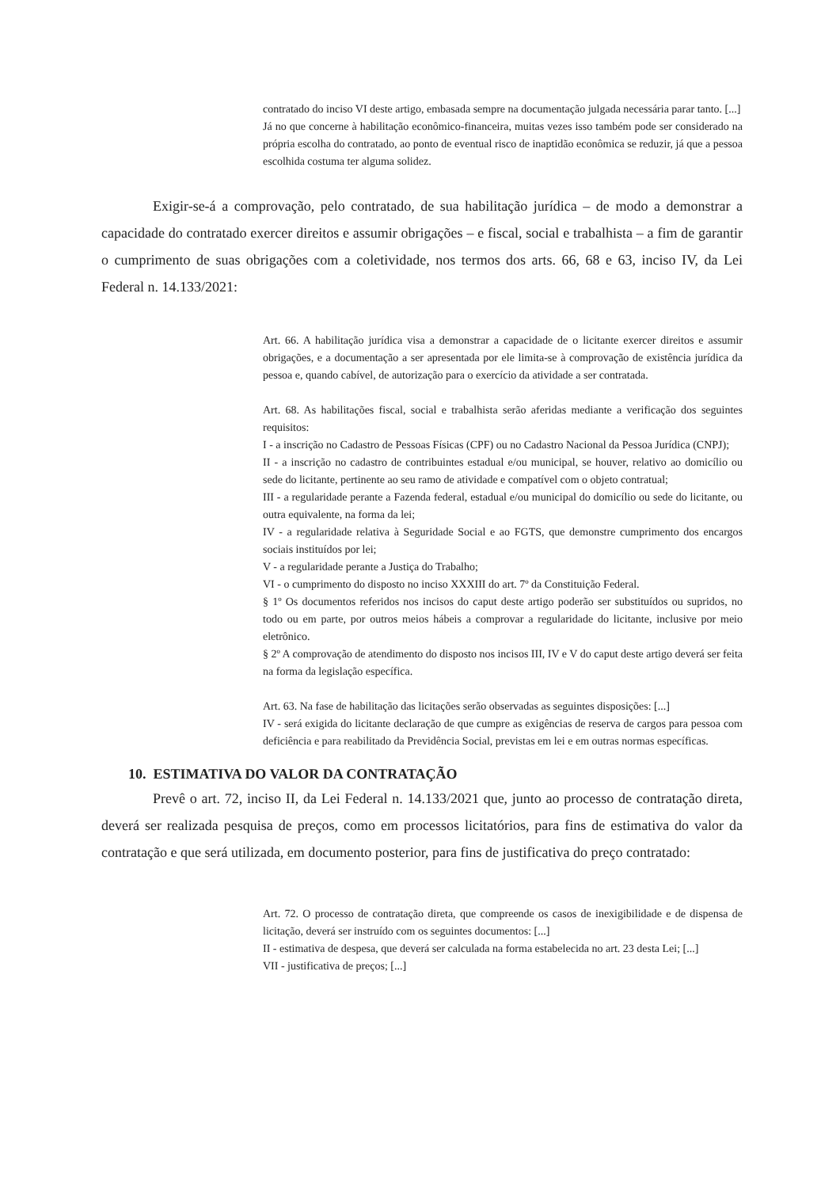contratado do inciso VI deste artigo, embasada sempre na documentação julgada necessária parar tanto. [...]
Já no que concerne à habilitação econômico-financeira, muitas vezes isso também pode ser considerado na própria escolha do contratado, ao ponto de eventual risco de inaptidão econômica se reduzir, já que a pessoa escolhida costuma ter alguma solidez.
Exigir-se-á a comprovação, pelo contratado, de sua habilitação jurídica – de modo a demonstrar a capacidade do contratado exercer direitos e assumir obrigações – e fiscal, social e trabalhista – a fim de garantir o cumprimento de suas obrigações com a coletividade, nos termos dos arts. 66, 68 e 63, inciso IV, da Lei Federal n. 14.133/2021:
Art. 66. A habilitação jurídica visa a demonstrar a capacidade de o licitante exercer direitos e assumir obrigações, e a documentação a ser apresentada por ele limita-se à comprovação de existência jurídica da pessoa e, quando cabível, de autorização para o exercício da atividade a ser contratada.
Art. 68. As habilitações fiscal, social e trabalhista serão aferidas mediante a verificação dos seguintes requisitos:
I - a inscrição no Cadastro de Pessoas Físicas (CPF) ou no Cadastro Nacional da Pessoa Jurídica (CNPJ);
II - a inscrição no cadastro de contribuintes estadual e/ou municipal, se houver, relativo ao domicílio ou sede do licitante, pertinente ao seu ramo de atividade e compatível com o objeto contratual;
III - a regularidade perante a Fazenda federal, estadual e/ou municipal do domicílio ou sede do licitante, ou outra equivalente, na forma da lei;
IV - a regularidade relativa à Seguridade Social e ao FGTS, que demonstre cumprimento dos encargos sociais instituídos por lei;
V - a regularidade perante a Justiça do Trabalho;
VI - o cumprimento do disposto no inciso XXXIII do art. 7º da Constituição Federal.
§ 1º Os documentos referidos nos incisos do caput deste artigo poderão ser substituídos ou supridos, no todo ou em parte, por outros meios hábeis a comprovar a regularidade do licitante, inclusive por meio eletrônico.
§ 2º A comprovação de atendimento do disposto nos incisos III, IV e V do caput deste artigo deverá ser feita na forma da legislação específica.
Art. 63. Na fase de habilitação das licitações serão observadas as seguintes disposições: [...]
IV - será exigida do licitante declaração de que cumpre as exigências de reserva de cargos para pessoa com deficiência e para reabilitado da Previdência Social, previstas em lei e em outras normas específicas.
10. ESTIMATIVA DO VALOR DA CONTRATAÇÃO
Prevê o art. 72, inciso II, da Lei Federal n. 14.133/2021 que, junto ao processo de contratação direta, deverá ser realizada pesquisa de preços, como em processos licitatórios, para fins de estimativa do valor da contratação e que será utilizada, em documento posterior, para fins de justificativa do preço contratado:
Art. 72. O processo de contratação direta, que compreende os casos de inexigibilidade e de dispensa de licitação, deverá ser instruído com os seguintes documentos: [...]
II - estimativa de despesa, que deverá ser calculada na forma estabelecida no art. 23 desta Lei; [...]
VII - justificativa de preços; [...]